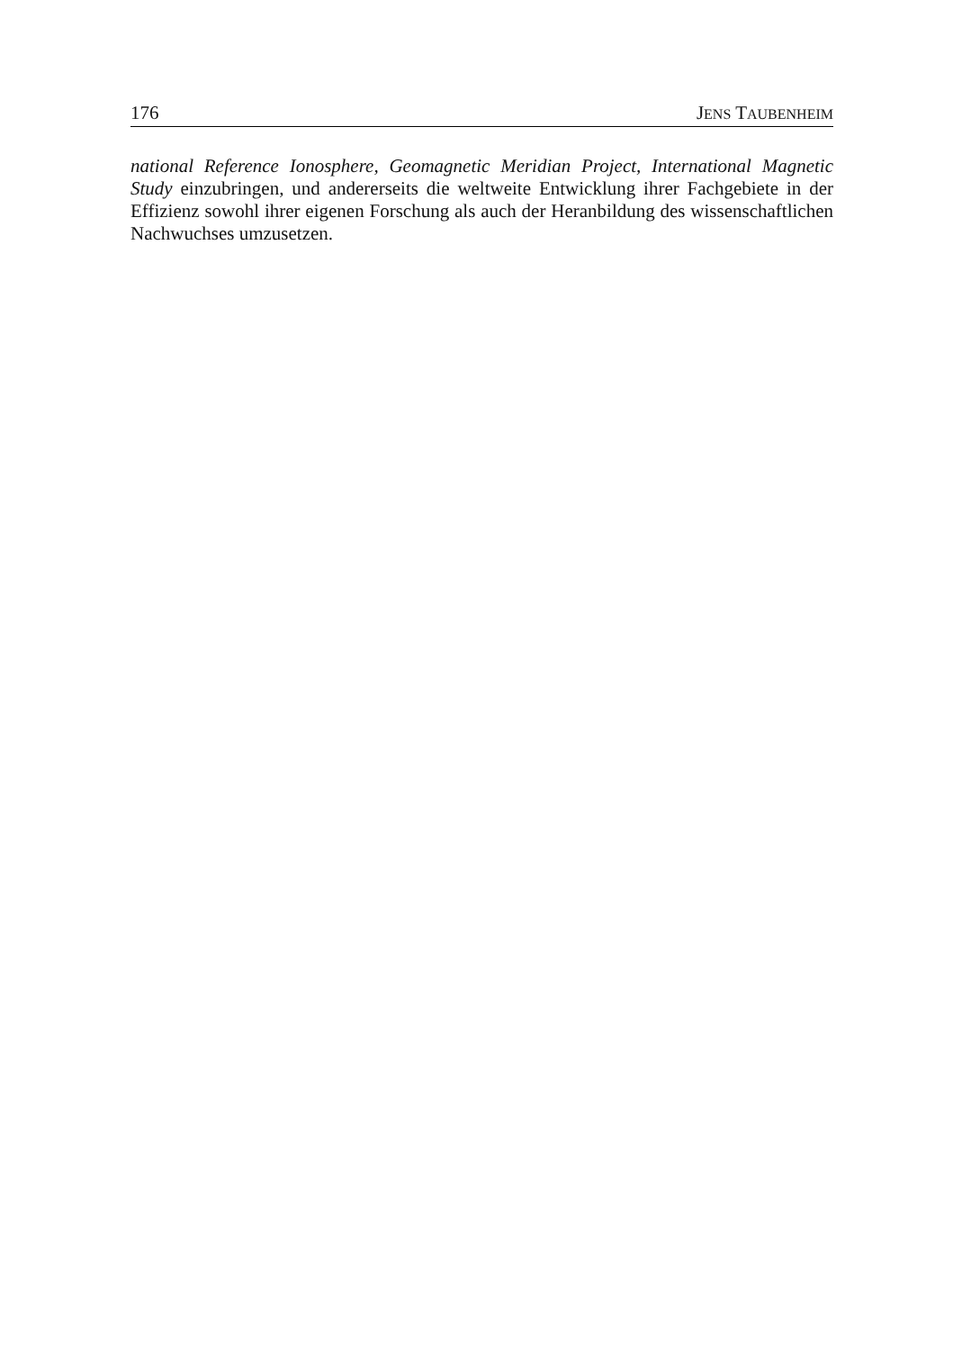176 JENS TAUBENHEIM
national Reference Ionosphere, Geomagnetic Meridian Project, Internatio­nal Magnetic Study einzubringen, und andererseits die weltweite Entwick­lung ihrer Fachgebiete in der Effizienz sowohl ihrer eigenen Forschung als auch der Heranbildung des wissenschaftlichen Nachwuchses umzusetzen.